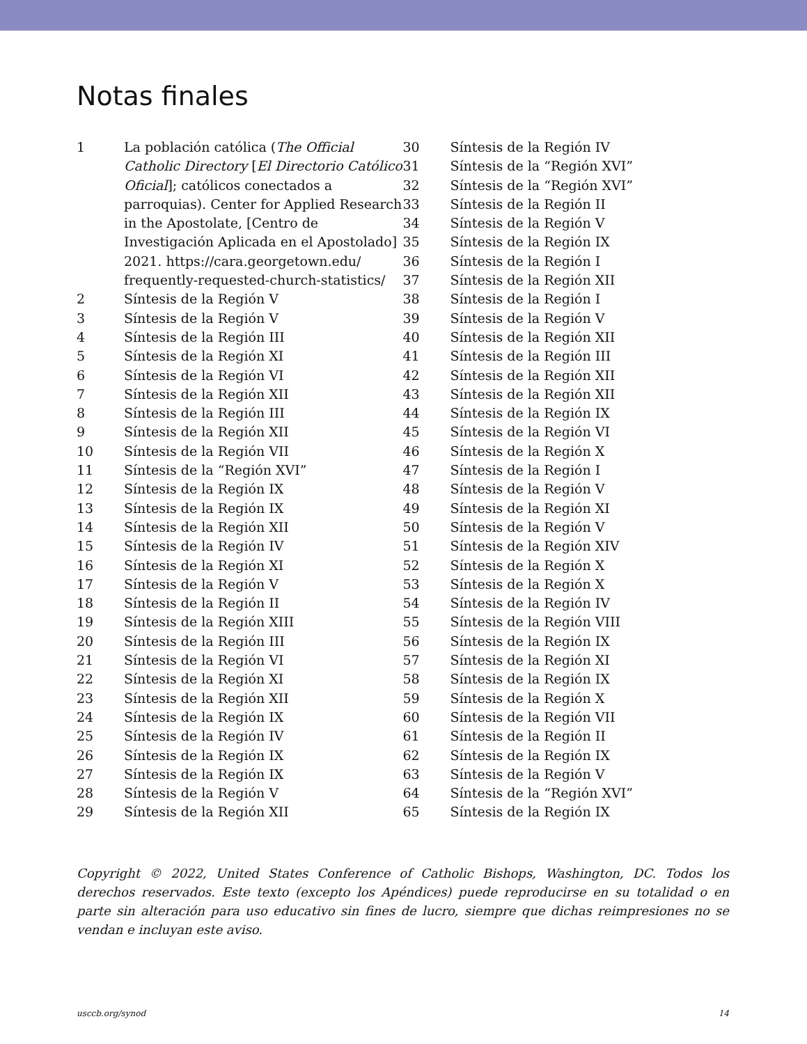Notas finales
1 La población católica (The Official Catholic Directory [El Directorio Católico Oficial]; católicos conectados a parroquias). Center for Applied Research in the Apostolate, [Centro de Investigación Aplicada en el Apostolado] 2021. https://cara.georgetown.edu/ frequently-requested-church-statistics/
2 Síntesis de la Región V
3 Síntesis de la Región V
4 Síntesis de la Región III
5 Síntesis de la Región XI
6 Síntesis de la Región VI
7 Síntesis de la Región XII
8 Síntesis de la Región III
9 Síntesis de la Región XII
10 Síntesis de la Región VII
11 Síntesis de la “Región XVI”
12 Síntesis de la Región IX
13 Síntesis de la Región IX
14 Síntesis de la Región XII
15 Síntesis de la Región IV
16 Síntesis de la Región XI
17 Síntesis de la Región V
18 Síntesis de la Región II
19 Síntesis de la Región XIII
20 Síntesis de la Región III
21 Síntesis de la Región VI
22 Síntesis de la Región XI
23 Síntesis de la Región XII
24 Síntesis de la Región IX
25 Síntesis de la Región IV
26 Síntesis de la Región IX
27 Síntesis de la Región IX
28 Síntesis de la Región V
29 Síntesis de la Región XII
30 Síntesis de la Región IV
31 Síntesis de la “Región XVI”
32 Síntesis de la “Región XVI”
33 Síntesis de la Región II
34 Síntesis de la Región V
35 Síntesis de la Región IX
36 Síntesis de la Región I
37 Síntesis de la Región XII
38 Síntesis de la Región I
39 Síntesis de la Región V
40 Síntesis de la Región XII
41 Síntesis de la Región III
42 Síntesis de la Región XII
43 Síntesis de la Región XII
44 Síntesis de la Región IX
45 Síntesis de la Región VI
46 Síntesis de la Región X
47 Síntesis de la Región I
48 Síntesis de la Región V
49 Síntesis de la Región XI
50 Síntesis de la Región V
51 Síntesis de la Región XIV
52 Síntesis de la Región X
53 Síntesis de la Región X
54 Síntesis de la Región IV
55 Síntesis de la Región VIII
56 Síntesis de la Región IX
57 Síntesis de la Región XI
58 Síntesis de la Región IX
59 Síntesis de la Región X
60 Síntesis de la Región VII
61 Síntesis de la Región II
62 Síntesis de la Región IX
63 Síntesis de la Región V
64 Síntesis de la “Región XVI”
65 Síntesis de la Región IX
Copyright © 2022, United States Conference of Catholic Bishops, Washington, DC. Todos los derechos reservados. Este texto (excepto los Apéndices) puede reproducirse en su totalidad o en parte sin alteración para uso educativo sin fines de lucro, siempre que dichas reimpresiones no se vendan e incluyan este aviso.
usccb.org/synod 14